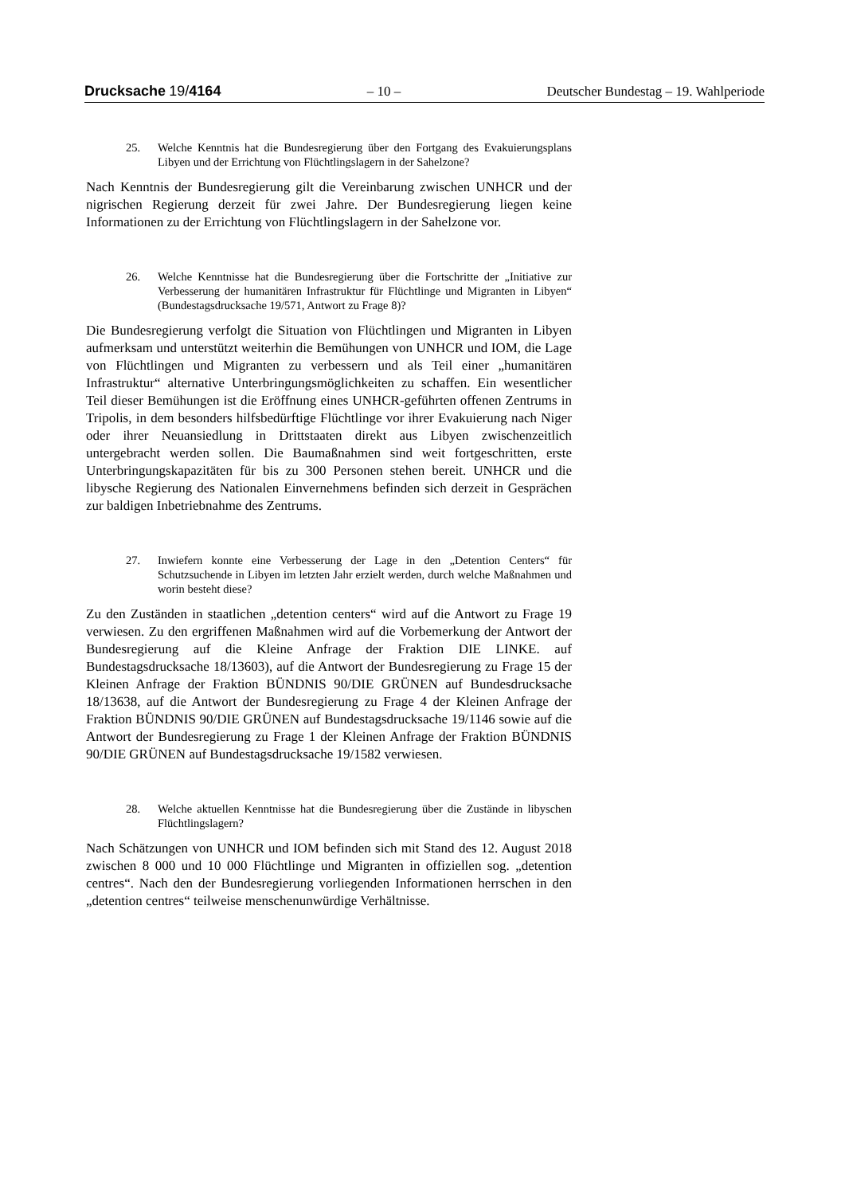Drucksache 19/4164 – 10 – Deutscher Bundestag – 19. Wahlperiode
25. Welche Kenntnis hat die Bundesregierung über den Fortgang des Evakuierungsplans Libyen und der Errichtung von Flüchtlingslagern in der Sahelzone?
Nach Kenntnis der Bundesregierung gilt die Vereinbarung zwischen UNHCR und der nigrischen Regierung derzeit für zwei Jahre. Der Bundesregierung liegen keine Informationen zu der Errichtung von Flüchtlingslagern in der Sahelzone vor.
26. Welche Kenntnisse hat die Bundesregierung über die Fortschritte der „Initiative zur Verbesserung der humanitären Infrastruktur für Flüchtlinge und Migranten in Libyen“ (Bundestagsdrucksache 19/571, Antwort zu Frage 8)?
Die Bundesregierung verfolgt die Situation von Flüchtlingen und Migranten in Libyen aufmerksam und unterstützt weiterhin die Bemühungen von UNHCR und IOM, die Lage von Flüchtlingen und Migranten zu verbessern und als Teil einer „humanitären Infrastruktur“ alternative Unterbringungsmöglichkeiten zu schaffen. Ein wesentlicher Teil dieser Bemühungen ist die Eröffnung eines UNHCR-geführten offenen Zentrums in Tripolis, in dem besonders hilfsbedürftige Flüchtlinge vor ihrer Evakuierung nach Niger oder ihrer Neuansiedlung in Drittstaaten direkt aus Libyen zwischenzeitlich untergebracht werden sollen. Die Baumaßnahmen sind weit fortgeschritten, erste Unterbringungskapazitäten für bis zu 300 Personen stehen bereit. UNHCR und die libysche Regierung des Nationalen Einvernehmens befinden sich derzeit in Gesprächen zur baldigen Inbetriebnahme des Zentrums.
27. Inwiefern konnte eine Verbesserung der Lage in den „Detention Centers“ für Schutzsuchende in Libyen im letzten Jahr erzielt werden, durch welche Maßnahmen und worin besteht diese?
Zu den Zuständen in staatlichen „detention centers“ wird auf die Antwort zu Frage 19 verwiesen. Zu den ergriffenen Maßnahmen wird auf die Vorbemerkung der Antwort der Bundesregierung auf die Kleine Anfrage der Fraktion DIE LINKE. auf Bundestagsdrucksache 18/13603), auf die Antwort der Bundesregierung zu Frage 15 der Kleinen Anfrage der Fraktion BÜNDNIS 90/DIE GRÜNEN auf Bundesdrucksache 18/13638, auf die Antwort der Bundesregierung zu Frage 4 der Kleinen Anfrage der Fraktion BÜNDNIS 90/DIE GRÜNEN auf Bundestagsdrucksache 19/1146 sowie auf die Antwort der Bundesregierung zu Frage 1 der Kleinen Anfrage der Fraktion BÜNDNIS 90/DIE GRÜNEN auf Bundestagsdrucksache 19/1582 verwiesen.
28. Welche aktuellen Kenntnisse hat die Bundesregierung über die Zustände in libyschen Flüchtlingslagern?
Nach Schätzungen von UNHCR und IOM befinden sich mit Stand des 12. August 2018 zwischen 8 000 und 10 000 Flüchtlinge und Migranten in offiziellen sog. „detention centres“. Nach den der Bundesregierung vorliegenden Informationen herrschen in den „detention centres“ teilweise menschenunwürdige Verhältnisse.